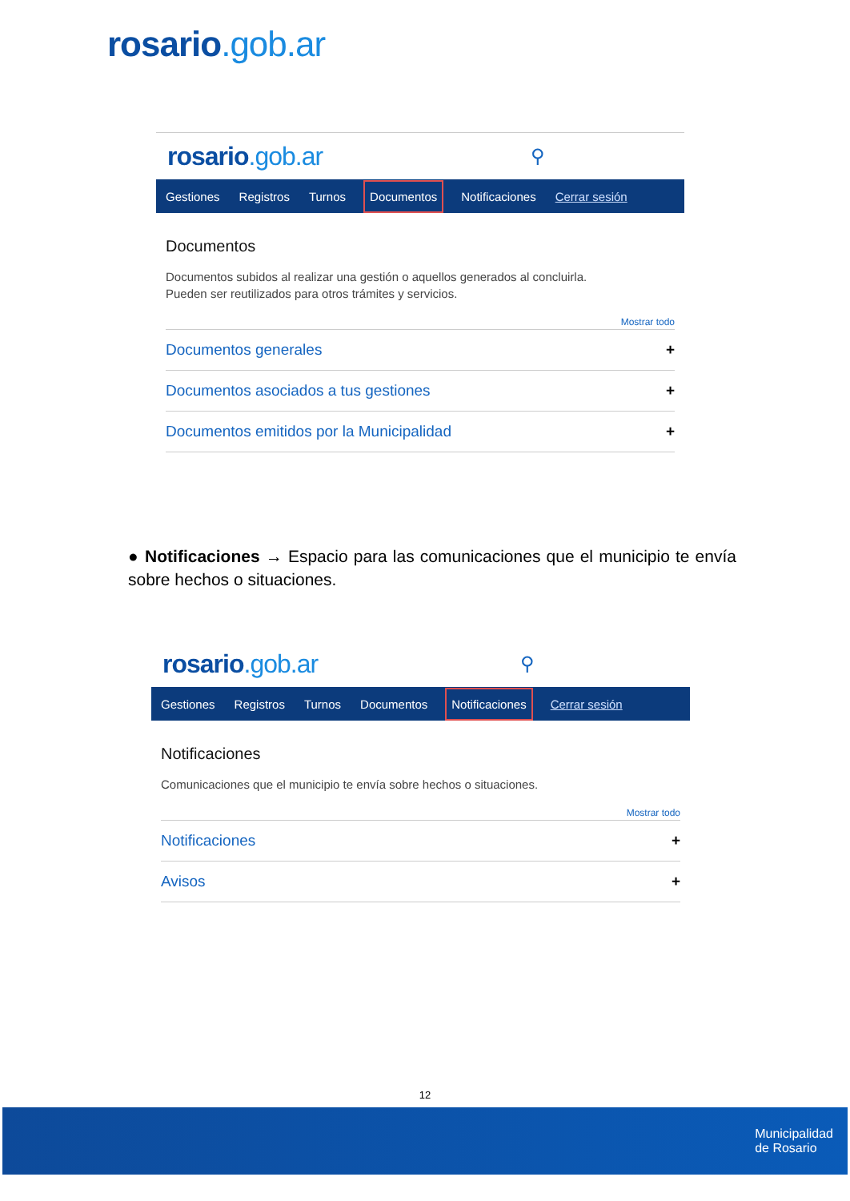rosario.gob.ar
rosario.gob.ar
⚲
Gestiones Registros Turnos Documentos Notificaciones Cerrar sesión
Documentos
Documentos subidos al realizar una gestión o aquellos generados al concluirla.
Pueden ser reutilizados para otros trámites y servicios.
Mostrar todo
Documentos generales +
Documentos asociados a tus gestiones +
Documentos emitidos por la Municipalidad +
● Notificaciones → Espacio para las comunicaciones que el municipio te envía sobre hechos o situaciones.
rosario.gob.ar
⚲
Gestiones Registros Turnos Documentos Notificaciones Cerrar sesión
Notificaciones
Comunicaciones que el municipio te envía sobre hechos o situaciones.
Mostrar todo
Notificaciones +
Avisos +
12
Municipalidad
de Rosario